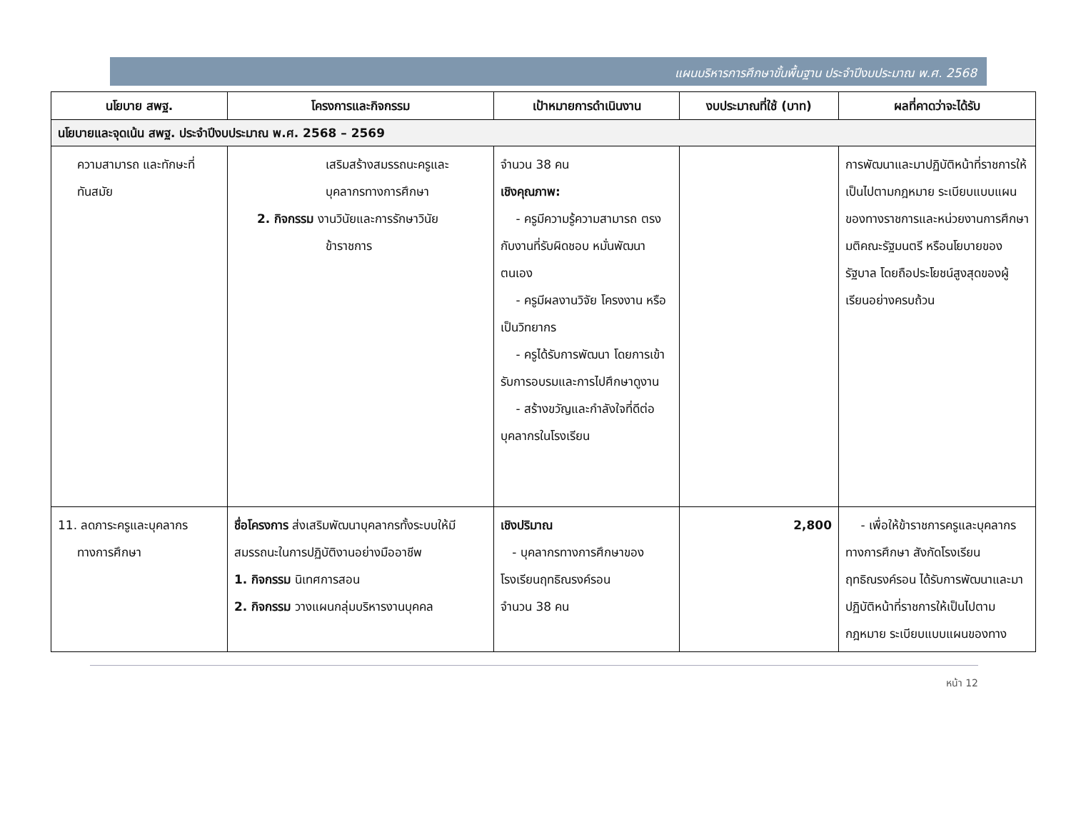แผนบริหารการศึกษาขั้นพื้นฐาน ประจำปีงบประมาณ พ.ศ. 2568
| นโยบาย สพฐ. | โครงการและกิจกรรม | เป้าหมายการดำเนินงาน | งบประมาณที่ใช้ (บาท) | ผลที่คาดว่าจะได้รับ |
| --- | --- | --- | --- | --- |
| นโยบายและจุดเน้น สพฐ. ประจำปีงบประมาณ พ.ศ. 2568 – 2569 | | | | |
| ความสามารถ และทักษะที่ ทันสมัย | เสริมสร้างสมรรถนะครูและ บุคลากรทางการศึกษา 2. กิจกรรม งานวินัยและการรักษาวินัย ข้าราชการ | จำนวน 38 คน เชิงคุณภาพ: - ครูมีความรู้ความสามารถ ตรงกับงานที่รับผิดชอบ หมั่นพัฒนาตนเอง - ครูมีผลงานวิจัย โครงงาน หรือเป็นวิทยากร - ครูได้รับการพัฒนา โดยการเข้ารับการอบรมและการไปศึกษาดูงาน - สร้างขวัญและกำลังใจที่ดีต่อบุคลากรในโรงเรียน | | การพัฒนาและมาปฏิบัติหน้าที่ราชการให้เป็นไปตามกฎหมาย ระเบียบแบบแผนของทางราชการและหน่วยงานการศึกษา มติคณะรัฐมนตรี หรือนโยบายของรัฐบาล โดยถือประโยชน์สูงสุดของผู้เรียนอย่างครบถ้วน |
| 11. ลดภาระครูและบุคลากร ทางการศึกษา | ชื่อโครงการ ส่งเสริมพัฒนาบุคลากรทั้งระบบให้มีสมรรถนะในการปฏิบัติงานอย่างมืออาชีพ 1. กิจกรรม นิเทศการสอน 2. กิจกรรม วางแผนกลุ่มบริหารงานบุคคล | เชิงปริมาณ - บุคลากรทางการศึกษาของโรงเรียนฤทธิณรงค์รอน จำนวน 38 คน | 2,800 | - เพื่อให้ข้าราชการครูและบุคลากรทางการศึกษา สังกัดโรงเรียนฤทธิณรงค์รอน ได้รับการพัฒนาและมาปฏิบัติหน้าที่ราชการให้เป็นไปตามกฎหมาย ระเบียบแบบแผนของทาง |
หน้า 12